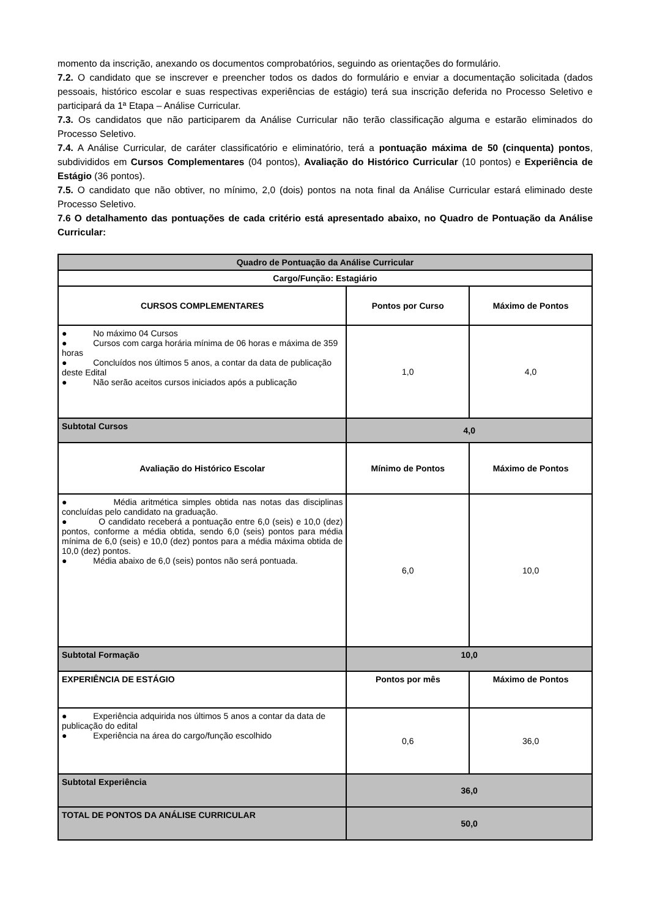momento da inscrição, anexando os documentos comprobatórios, seguindo as orientações do formulário.
7.2. O candidato que se inscrever e preencher todos os dados do formulário e enviar a documentação solicitada (dados pessoais, histórico escolar e suas respectivas experiências de estágio) terá sua inscrição deferida no Processo Seletivo e participará da 1ª Etapa – Análise Curricular.
7.3. Os candidatos que não participarem da Análise Curricular não terão classificação alguma e estarão eliminados do Processo Seletivo.
7.4. A Análise Curricular, de caráter classificatório e eliminatório, terá a pontuação máxima de 50 (cinquenta) pontos, subdivididos em Cursos Complementares (04 pontos), Avaliação do Histórico Curricular (10 pontos) e Experiência de Estágio (36 pontos).
7.5. O candidato que não obtiver, no mínimo, 2,0 (dois) pontos na nota final da Análise Curricular estará eliminado deste Processo Seletivo.
7.6 O detalhamento das pontuações de cada critério está apresentado abaixo, no Quadro de Pontuação da Análise Curricular:
| Quadro de Pontuação da Análise Curricular | | |
| --- | --- | --- |
| Cargo/Função: Estagiário | | |
| CURSOS COMPLEMENTARES | Pontos por Curso | Máximo de Pontos |
| ● No máximo 04 Cursos ● Cursos com carga horária mínima de 06 horas e máxima de 359 horas ● Concluídos nos últimos 5 anos, a contar da data de publicação deste Edital ● Não serão aceitos cursos iniciados após a publicação | 1,0 | 4,0 |
| Subtotal Cursos | 4,0 | |
| Avaliação do Histórico Escolar | Mínimo de Pontos | Máximo de Pontos |
| ● Média aritmética simples obtida nas notas das disciplinas concluídas pelo candidato na graduação. ● O candidato receberá a pontuação entre 6,0 (seis) e 10,0 (dez) pontos, conforme a média obtida, sendo 6,0 (seis) pontos para média mínima de 6,0 (seis) e 10,0 (dez) pontos para a média máxima obtida de 10,0 (dez) pontos. ● Média abaixo de 6,0 (seis) pontos não será pontuada. | 6,0 | 10,0 |
| Subtotal Formação | 10,0 | |
| EXPERIÊNCIA DE ESTÁGIO | Pontos por mês | Máximo de Pontos |
| ● Experiência adquirida nos últimos 5 anos a contar da data de publicação do edital ● Experiência na área do cargo/função escolhido | 0,6 | 36,0 |
| Subtotal Experiência | 36,0 | |
| TOTAL DE PONTOS DA ANÁLISE CURRICULAR | 50,0 | |